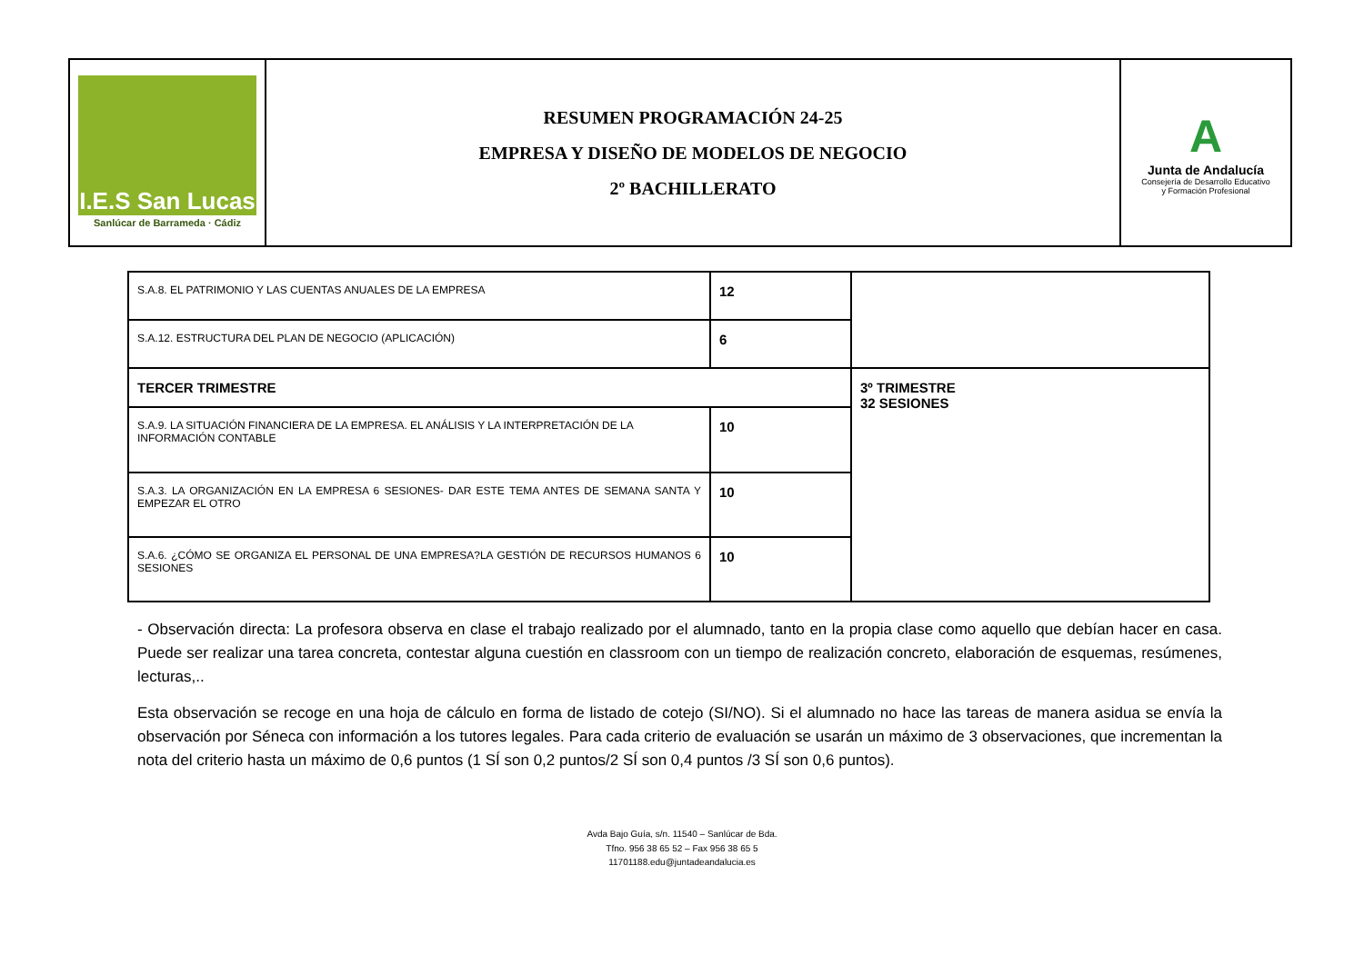| I.E.S San Lucas Sanlúcar de Barrameda · Cádiz | RESUMEN PROGRAMACIÓN 24-25 EMPRESA Y DISEÑO DE MODELOS DE NEGOCIO 2º BACHILLERATO | A Junta de Andalucía Consejería de Desarrollo Educativo y Formación Profesional |
| S.A.8. EL PATRIMONIO Y LAS CUENTAS ANUALES DE LA EMPRESA | 12 | |
| S.A.12. ESTRUCTURA DEL PLAN DE NEGOCIO (APLICACIÓN) | 6 | |
| TERCER TRIMESTRE | | 3º TRIMESTRE 32 SESIONES |
| S.A.9. LA SITUACIÓN FINANCIERA DE LA EMPRESA. EL ANÁLISIS Y LA INTERPRETACIÓN DE LA INFORMACIÓN CONTABLE | 10 | |
| S.A.3. LA ORGANIZACIÓN EN LA EMPRESA 6 SESIONES- DAR ESTE TEMA ANTES DE SEMANA SANTA Y EMPEZAR EL OTRO | 10 | |
| S.A.6. ¿CÓMO SE ORGANIZA EL PERSONAL DE UNA EMPRESA?LA GESTIÓN DE RECURSOS HUMANOS 6 SESIONES | 10 | |
- Observación directa: La profesora observa en clase el trabajo realizado por el alumnado, tanto en la propia clase como aquello que debían hacer en casa. Puede ser realizar una tarea concreta, contestar alguna cuestión en classroom con un tiempo de realización concreto, elaboración de esquemas, resúmenes, lecturas,..
Esta observación se recoge en una hoja de cálculo en forma de listado de cotejo (SI/NO). Si el alumnado no hace las tareas de manera asidua se envía la observación por Séneca con información a los tutores legales. Para cada criterio de evaluación se usarán un máximo de 3 observaciones, que incrementan la nota del criterio hasta un máximo de 0,6 puntos (1 SÍ son 0,2 puntos/2 SÍ son 0,4 puntos /3 SÍ son 0,6 puntos).
Avda Bajo Guía, s/n. 11540 – Sanlúcar de Bda.
Tfno. 956 38 65 52 – Fax 956 38 65 5
11701188.edu@juntadeandalucia.es